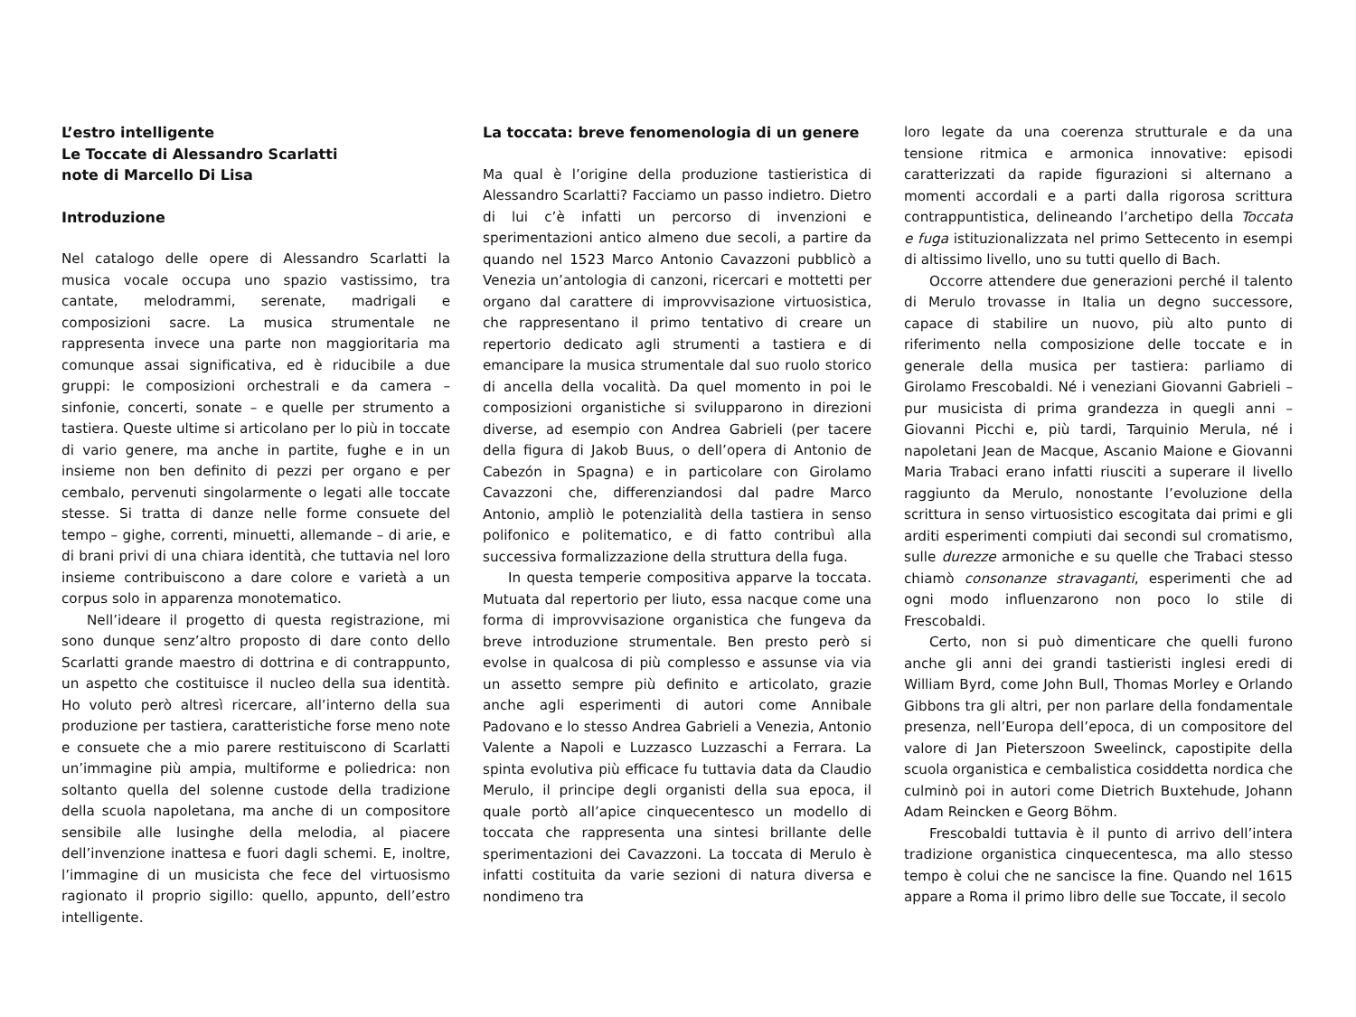L’estro intelligente
Le Toccate di Alessandro Scarlatti
note di Marcello Di Lisa
Introduzione
Nel catalogo delle opere di Alessandro Scarlatti la musica vocale occupa uno spazio vastissimo, tra cantate, melodrammi, serenate, madrigali e composizioni sacre. La musica strumentale ne rappresenta invece una parte non maggioritaria ma comunque assai significativa, ed è riducibile a due gruppi: le composizioni orchestrali e da camera – sinfonie, concerti, sonate – e quelle per strumento a tastiera. Queste ultime si articolano per lo più in toccate di vario genere, ma anche in partite, fughe e in un insieme non ben definito di pezzi per organo e per cembalo, pervenuti singolarmente o legati alle toccate stesse. Si tratta di danze nelle forme consuete del tempo – gighe, correnti, minuetti, allemande – di arie, e di brani privi di una chiara identità, che tuttavia nel loro insieme contribuiscono a dare colore e varietà a un corpus solo in apparenza monotematico.
Nell’ideare il progetto di questa registrazione, mi sono dunque senz’altro proposto di dare conto dello Scarlatti grande maestro di dottrina e di contrappunto, un aspetto che costituisce il nucleo della sua identità. Ho voluto però altresì ricercare, all’interno della sua produzione per tastiera, caratteristiche forse meno note e consuete che a mio parere restituiscono di Scarlatti un’immagine più ampia, multiforme e poliedrica: non soltanto quella del solenne custode della tradizione della scuola napoletana, ma anche di un compositore sensibile alle lusinghe della melodia, al piacere dell’invenzione inattesa e fuori dagli schemi. E, inoltre, l’immagine di un musicista che fece del virtuosismo ragionato il proprio sigillo: quello, appunto, dell’estro intelligente.
La toccata: breve fenomenologia di un genere
Ma qual è l’origine della produzione tastieristica di Alessandro Scarlatti? Facciamo un passo indietro. Dietro di lui c’è infatti un percorso di invenzioni e sperimentazioni antico almeno due secoli, a partire da quando nel 1523 Marco Antonio Cavazzoni pubblicò a Venezia un’antologia di canzoni, ricercari e mottetti per organo dal carattere di improvvisazione virtuosistica, che rappresentano il primo tentativo di creare un repertorio dedicato agli strumenti a tastiera e di emancipare la musica strumentale dal suo ruolo storico di ancella della vocalità. Da quel momento in poi le composizioni organistiche si svilupparono in direzioni diverse, ad esempio con Andrea Gabrieli (per tacere della figura di Jakob Buus, o dell’opera di Antonio de Cabezón in Spagna) e in particolare con Girolamo Cavazzoni che, differenziandosi dal padre Marco Antonio, ampliò le potenzialità della tastiera in senso polifonico e politematico, e di fatto contribuì alla successiva formalizzazione della struttura della fuga.
In questa temperie compositiva apparve la toccata. Mutuata dal repertorio per liuto, essa nacque come una forma di improvvisazione organistica che fungeva da breve introduzione strumentale. Ben presto però si evolse in qualcosa di più complesso e assunse via via un assetto sempre più definito e articolato, grazie anche agli esperimenti di autori come Annibale Padovano e lo stesso Andrea Gabrieli a Venezia, Antonio Valente a Napoli e Luzzasco Luzzaschi a Ferrara. La spinta evolutiva più efficace fu tuttavia data da Claudio Merulo, il principe degli organisti della sua epoca, il quale portò all’apice cinquecentesco un modello di toccata che rappresenta una sintesi brillante delle sperimentazioni dei Cavazzoni. La toccata di Merulo è infatti costituita da varie sezioni di natura diversa e nondimeno tra
loro legate da una coerenza strutturale e da una tensione ritmica e armonica innovative: episodi caratterizzati da rapide figurazioni si alternano a momenti accordali e a parti dalla rigorosa scrittura contrappuntistica, delineando l’archetipo della Toccata e fuga istituzionalizzata nel primo Settecento in esempi di altissimo livello, uno su tutti quello di Bach.
Occorre attendere due generazioni perché il talento di Merulo trovasse in Italia un degno successore, capace di stabilire un nuovo, più alto punto di riferimento nella composizione delle toccate e in generale della musica per tastiera: parliamo di Girolamo Frescobaldi. Né i veneziani Giovanni Gabrieli – pur musicista di prima grandezza in quegli anni – Giovanni Picchi e, più tardi, Tarquinio Merula, né i napoletani Jean de Macque, Ascanio Maione e Giovanni Maria Trabaci erano infatti riusciti a superare il livello raggiunto da Merulo, nonostante l’evoluzione della scrittura in senso virtuosistico escogitata dai primi e gli arditi esperimenti compiuti dai secondi sul cromatismo, sulle durezze armoniche e su quelle che Trabaci stesso chiamò consonanze stravaganti, esperimenti che ad ogni modo influenzarono non poco lo stile di Frescobaldi.
Certo, non si può dimenticare che quelli furono anche gli anni dei grandi tastieristi inglesi eredi di William Byrd, come John Bull, Thomas Morley e Orlando Gibbons tra gli altri, per non parlare della fondamentale presenza, nell’Europa dell’epoca, di un compositore del valore di Jan Pieterszoon Sweelinck, capostipite della scuola organistica e cembalistica cosiddetta nordica che culminò poi in autori come Dietrich Buxtehude, Johann Adam Reincken e Georg Böhm.
Frescobaldi tuttavia è il punto di arrivo dell’intera tradizione organistica cinquecentesca, ma allo stesso tempo è colui che ne sancisce la fine. Quando nel 1615 appare a Roma il primo libro delle sue Toccate, il secolo